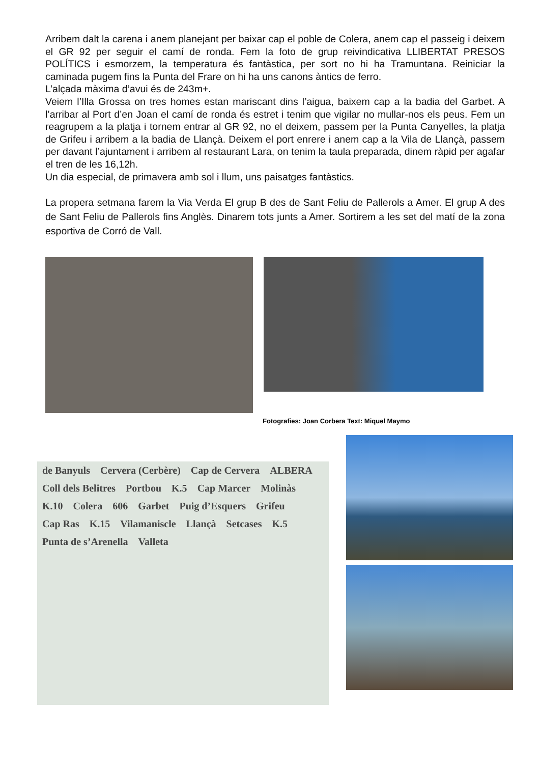Arribem dalt la carena i anem planejant per baixar cap el poble de Colera, anem cap el passeig i deixem el GR 92 per seguir el camí de ronda. Fem la foto de grup reivindicativa LLIBERTAT PRESOS POLÍTICS i esmorzem, la temperatura és fantàstica, per sort no hi ha Tramuntana. Reiniciar la caminada pugem fins la Punta del Frare on hi ha uns canons àntics de ferro.
L’alçada màxima d’avui és de 243m+.
Veiem l’Illa Grossa on tres homes estan mariscant dins l’aigua, baixem cap a la badia del Garbet. A l’arribar al Port d’en Joan el camí de ronda és estret i tenim que vigilar no mullar-nos els peus. Fem un reagrupem a la platja i tornem entrar al GR 92, no el deixem, passem per la Punta Canyelles, la platja de Grifeu i arribem a la badia de Llançà. Deixem el port enrere i anem cap a la Vila de Llançà, passem per davant l’ajuntament i arribem al restaurant Lara, on tenim la taula preparada, dinem ràpid per agafar el tren de les 16,12h.
Un dia especial, de primavera amb sol i llum, uns paisatges fantàstics.
La propera setmana farem la Via Verda El grup B des de Sant Feliu de Pallerols a Amer. El grup A des de Sant Feliu de Pallerols fins Anglès. Dinarem tots junts a Amer. Sortirem a les set del matí de la zona esportiva de Corró de Vall.
Fotografies: Joan Corbera Text: Miquel Maymo
de Banyuls Cervera (Cerbère) Cap de Cervera ALBERA Coll dels Belitres Portbou K.5 Cap Marcer Molinàs K.10 Colera 606 Garbet Puig d’Esquers Grifeu Cap Ras K.15 Vilamaniscle Llançà Setcases K.5 Punta de s’Arenella Valleta